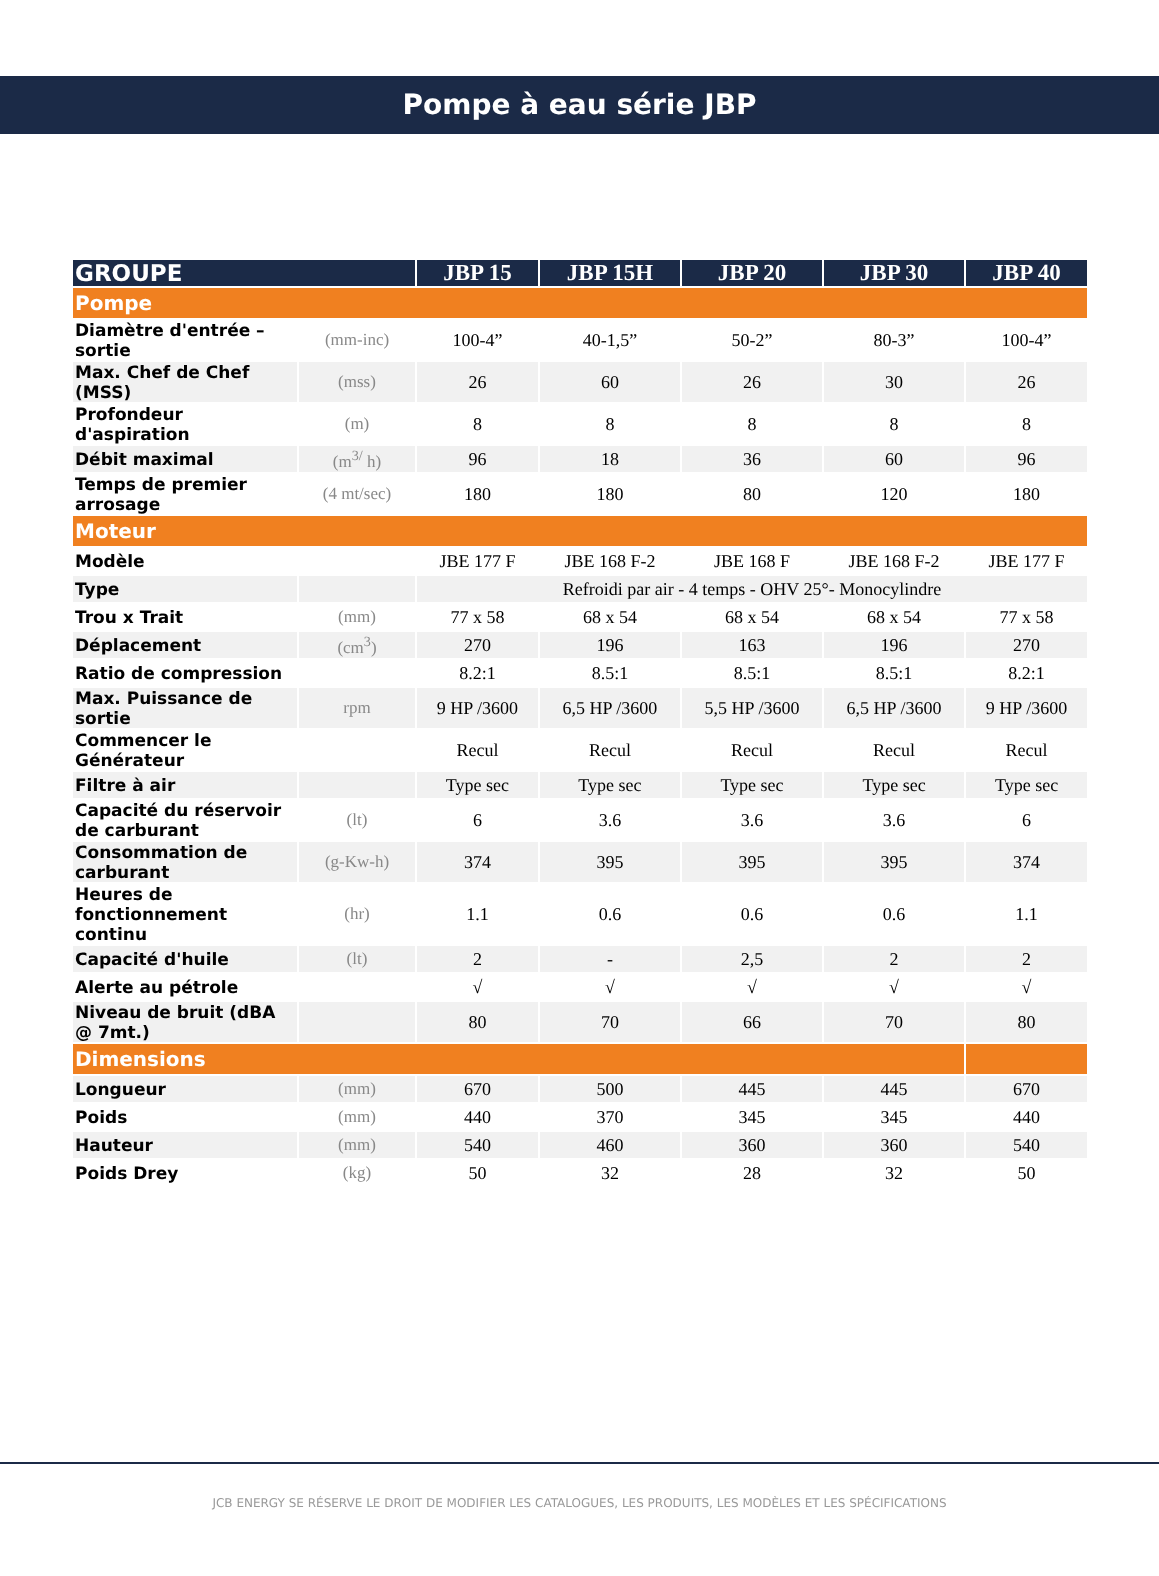Pompe à eau série JBP
| GROUPE | | JBP 15 | JBP 15H | JBP 20 | JBP 30 | JBP 40 |
| --- | --- | --- | --- | --- | --- | --- |
| Pompe | | | | | | |
| Diamètre d'entrée – sortie | (mm-inc) | 100-4” | 40-1,5” | 50-2” | 80-3” | 100-4” |
| Max. Chef de Chef (MSS) | (mss) | 26 | 60 | 26 | 30 | 26 |
| Profondeur d'aspiration | (m) | 8 | 8 | 8 | 8 | 8 |
| Débit maximal | (m<sup>3/</sup> h) | 96 | 18 | 36 | 60 | 96 |
| Temps de premier arrosage | (4 mt/sec) | 180 | 180 | 80 | 120 | 180 |
| Moteur | | | | | | |
| Modèle | | JBE 177 F | JBE 168 F-2 | JBE 168 F | JBE 168 F-2 | JBE 177 F |
| Type | | Refroidi par air - 4 temps - OHV 25°- Monocylindre | | | | |
| Trou x Trait | (mm) | 77 x 58 | 68 x 54 | 68 x 54 | 68 x 54 | 77 x 58 |
| Déplacement | (cm<sup>3</sup>) | 270 | 196 | 163 | 196 | 270 |
| Ratio de compression | | 8.2:1 | 8.5:1 | 8.5:1 | 8.5:1 | 8.2:1 |
| Max. Puissance de sortie | rpm | 9 HP /3600 | 6,5 HP /3600 | 5,5 HP /3600 | 6,5 HP /3600 | 9 HP /3600 |
| Commencer le Générateur | | Recul | Recul | Recul | Recul | Recul |
| Filtre à air | | Type sec | Type sec | Type sec | Type sec | Type sec |
| Capacité du réservoir de carburant | (lt) | 6 | 3.6 | 3.6 | 3.6 | 6 |
| Consommation de carburant | (g-Kw-h) | 374 | 395 | 395 | 395 | 374 |
| Heures de fonctionnement continu | (hr) | 1.1 | 0.6 | 0.6 | 0.6 | 1.1 |
| Capacité d'huile | (lt) | 2 | - | 2,5 | 2 | 2 |
| Alerte au pétrole | | √ | √ | √ | √ | √ |
| Niveau de bruit (dBA @ 7mt.) | | 80 | 70 | 66 | 70 | 80 |
| Dimensions | | | | | | |
| Longueur | (mm) | 670 | 500 | 445 | 445 | 670 |
| Poids | (mm) | 440 | 370 | 345 | 345 | 440 |
| Hauteur | (mm) | 540 | 460 | 360 | 360 | 540 |
| Poids Drey | (kg) | 50 | 32 | 28 | 32 | 50 |
JCB ENERGY SE RÉSERVE LE DROIT DE MODIFIER LES CATALOGUES, LES PRODUITS, LES MODÈLES ET LES SPÉCIFICATIONS